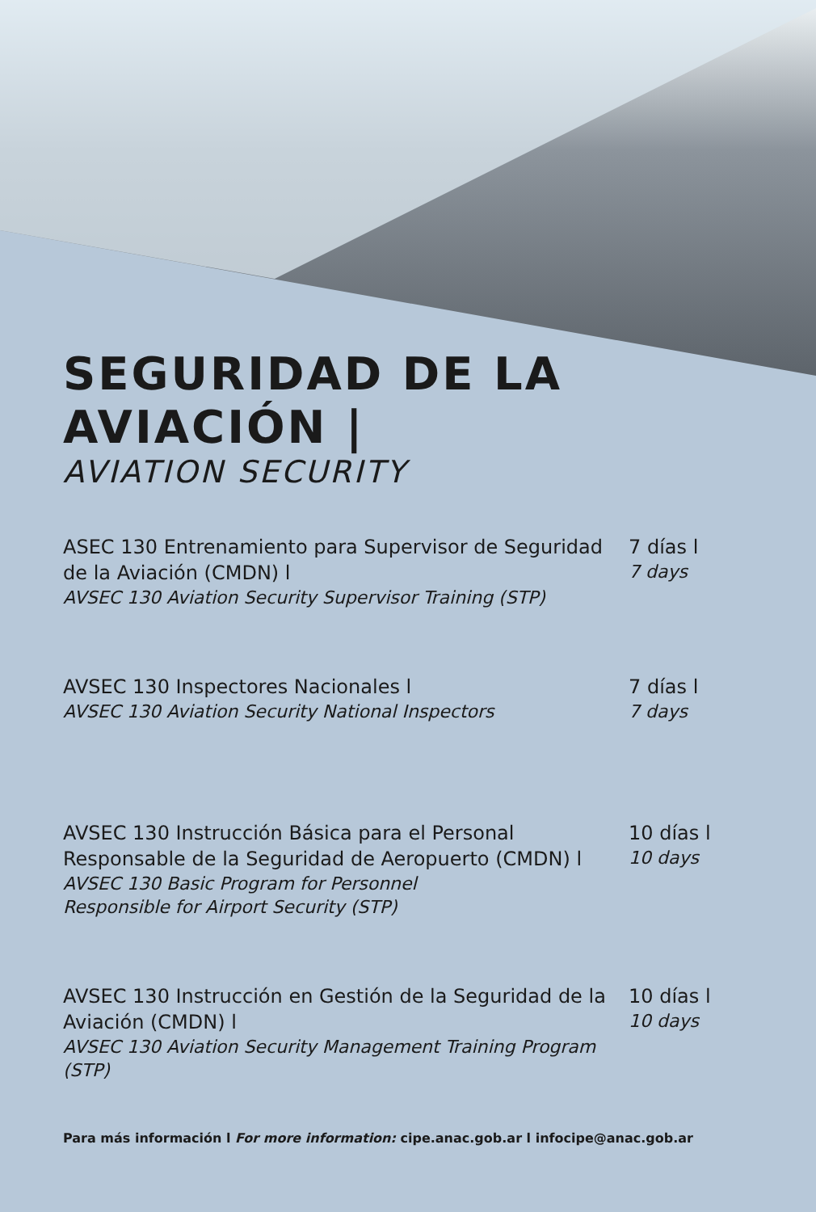SEGURIDAD DE LA
AVIACIÓN |
AVIATION SECURITY
ASEC 130 Entrenamiento para Supervisor de Seguridad de la Aviación (CMDN) l
AVSEC 130 Aviation Security Supervisor Training (STP)
7 días l
7 days
AVSEC 130 Inspectores Nacionales l
AVSEC 130 Aviation Security National Inspectors
7 días l
7 days
AVSEC 130 Instrucción Básica para el Personal Responsable de la Seguridad de Aeropuerto (CMDN) l
AVSEC 130 Basic Program for Personnel
Responsible for Airport Security (STP)
10 días l
10 days
AVSEC 130 Instrucción en Gestión de la Seguridad de la Aviación (CMDN) l
AVSEC 130 Aviation Security Management Training Program (STP)
10 días l
10 days
Para más información l For more information: cipe.anac.gob.ar l infocipe@anac.gob.ar